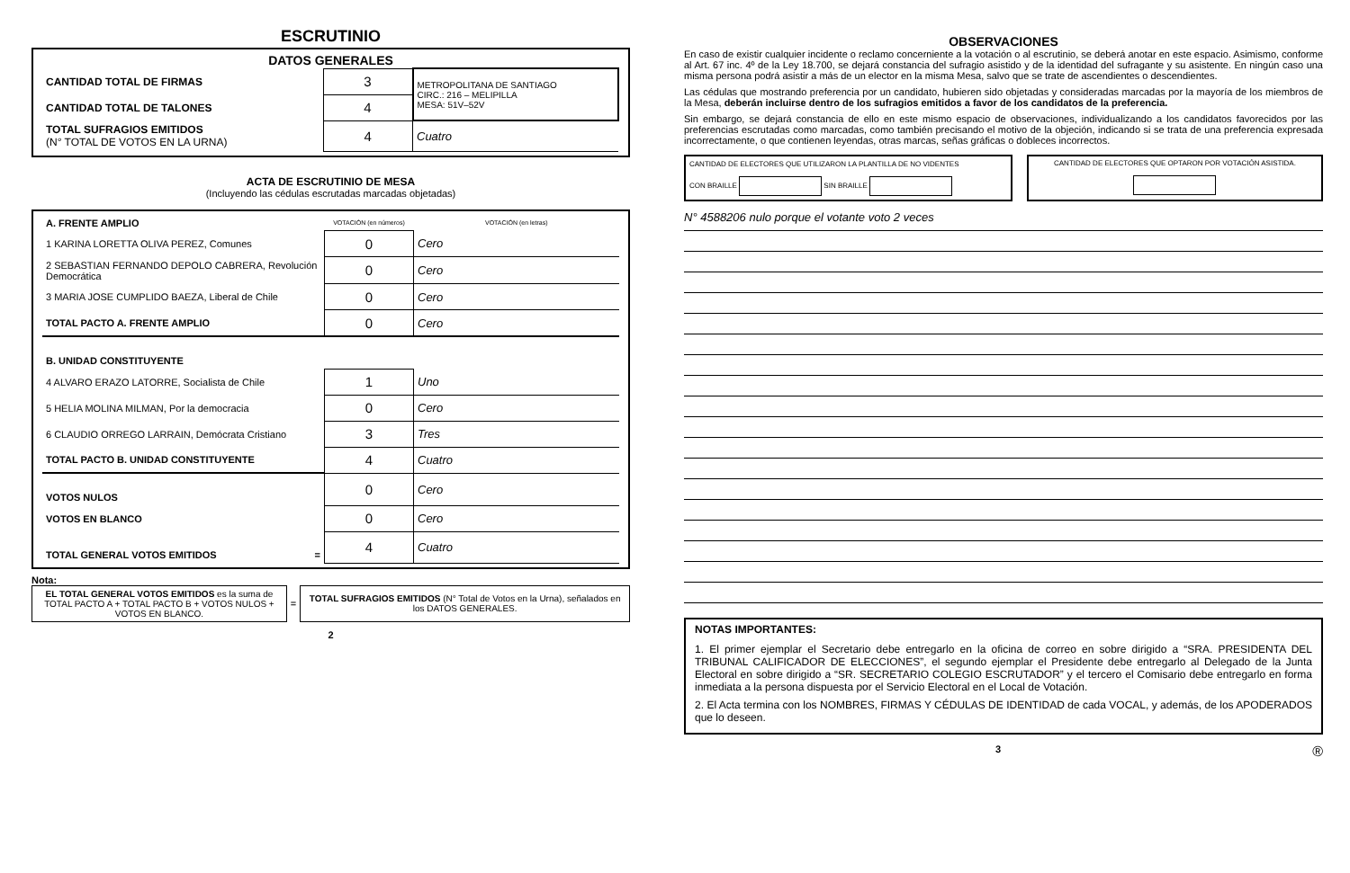ESCRUTINIO
DATOS GENERALES
| CANTIDAD TOTAL DE FIRMAS | 3 | METROPOLITANA DE SANTIAGO CIRC.: 216 – MELIPILLA MESA: 51V–52V |
| CANTIDAD TOTAL DE TALONES | 4 | |
| TOTAL SUFRAGIOS EMITIDOS (N° TOTAL DE VOTOS EN LA URNA) | 4 | Cuatro |
ACTA DE ESCRUTINIO DE MESA
(Incluyendo las cédulas escrutadas marcadas objetadas)
| A. FRENTE AMPLIO | VOTACIÓN (en números) | VOTACIÓN (en letras) |
| 1 KARINA LORETTA OLIVA PEREZ, Comunes | 0 | Cero |
| 2 SEBASTIAN FERNANDO DEPOLO CABRERA, Revolución Democrática | 0 | Cero |
| 3 MARIA JOSE CUMPLIDO BAEZA, Liberal de Chile | 0 | Cero |
| TOTAL PACTO A. FRENTE AMPLIO | 0 | Cero |
| B. UNIDAD CONSTITUYENTE | | |
| 4 ALVARO ERAZO LATORRE, Socialista de Chile | 1 | Uno |
| 5 HELIA MOLINA MILMAN, Por la democracia | 0 | Cero |
| 6 CLAUDIO ORREGO LARRAIN, Demócrata Cristiano | 3 | Tres |
| TOTAL PACTO B. UNIDAD CONSTITUYENTE | 4 | Cuatro |
| VOTOS NULOS | 0 | Cero |
| VOTOS EN BLANCO | 0 | Cero |
| TOTAL GENERAL VOTOS EMITIDOS = | 4 | Cuatro |
Nota:
| EL TOTAL GENERAL VOTOS EMITIDOS es la suma de TOTAL PACTO A + TOTAL PACTO B + VOTOS NULOS + VOTOS EN BLANCO. | = | TOTAL SUFRAGIOS EMITIDOS (N° Total de Votos en la Urna), señalados en los DATOS GENERALES. |
2
OBSERVACIONES
En caso de existir cualquier incidente o reclamo concerniente a la votación o al escrutinio, se deberá anotar en este espacio. Asimismo, conforme al Art. 67 inc. 4º de la Ley 18.700, se dejará constancia del sufragio asistido y de la identidad del sufragante y su asistente. En ningún caso una misma persona podrá asistir a más de un elector en la misma Mesa, salvo que se trate de ascendientes o descendientes.
Las cédulas que mostrando preferencia por un candidato, hubieren sido objetadas y consideradas marcadas por la mayoría de los miembros de la Mesa, deberán incluirse dentro de los sufragios emitidos a favor de los candidatos de la preferencia.
Sin embargo, se dejará constancia de ello en este mismo espacio de observaciones, individualizando a los candidatos favorecidos por las preferencias escrutadas como marcadas, como también precisando el motivo de la objeción, indicando si se trata de una preferencia expresada incorrectamente, o que contienen leyendas, otras marcas, señas gráficas o dobleces incorrectos.
| CANTIDAD DE ELECTORES QUE UTILIZARON LA PLANTILLA DE NO VIDENTES CON BRAILLE SIN BRAILLE | | CANTIDAD DE ELECTORES QUE OPTARON POR VOTACIÓN ASISTIDA. |
N° 4588206 nulo porque el votante voto 2 veces
NOTAS IMPORTANTES:
1. El primer ejemplar el Secretario debe entregarlo en la oficina de correo en sobre dirigido a “SRA. PRESIDENTA DEL TRIBUNAL CALIFICADOR DE ELECCIONES”, el segundo ejemplar el Presidente debe entregarlo al Delegado de la Junta Electoral en sobre dirigido a “SR. SECRETARIO COLEGIO ESCRUTADOR” y el tercero el Comisario debe entregarlo en forma inmediata a la persona dispuesta por el Servicio Electoral en el Local de Votación.
2. El Acta termina con los NOMBRES, FIRMAS Y CÉDULAS DE IDENTIDAD de cada VOCAL, y además, de los APODERADOS que lo deseen.
3 ®